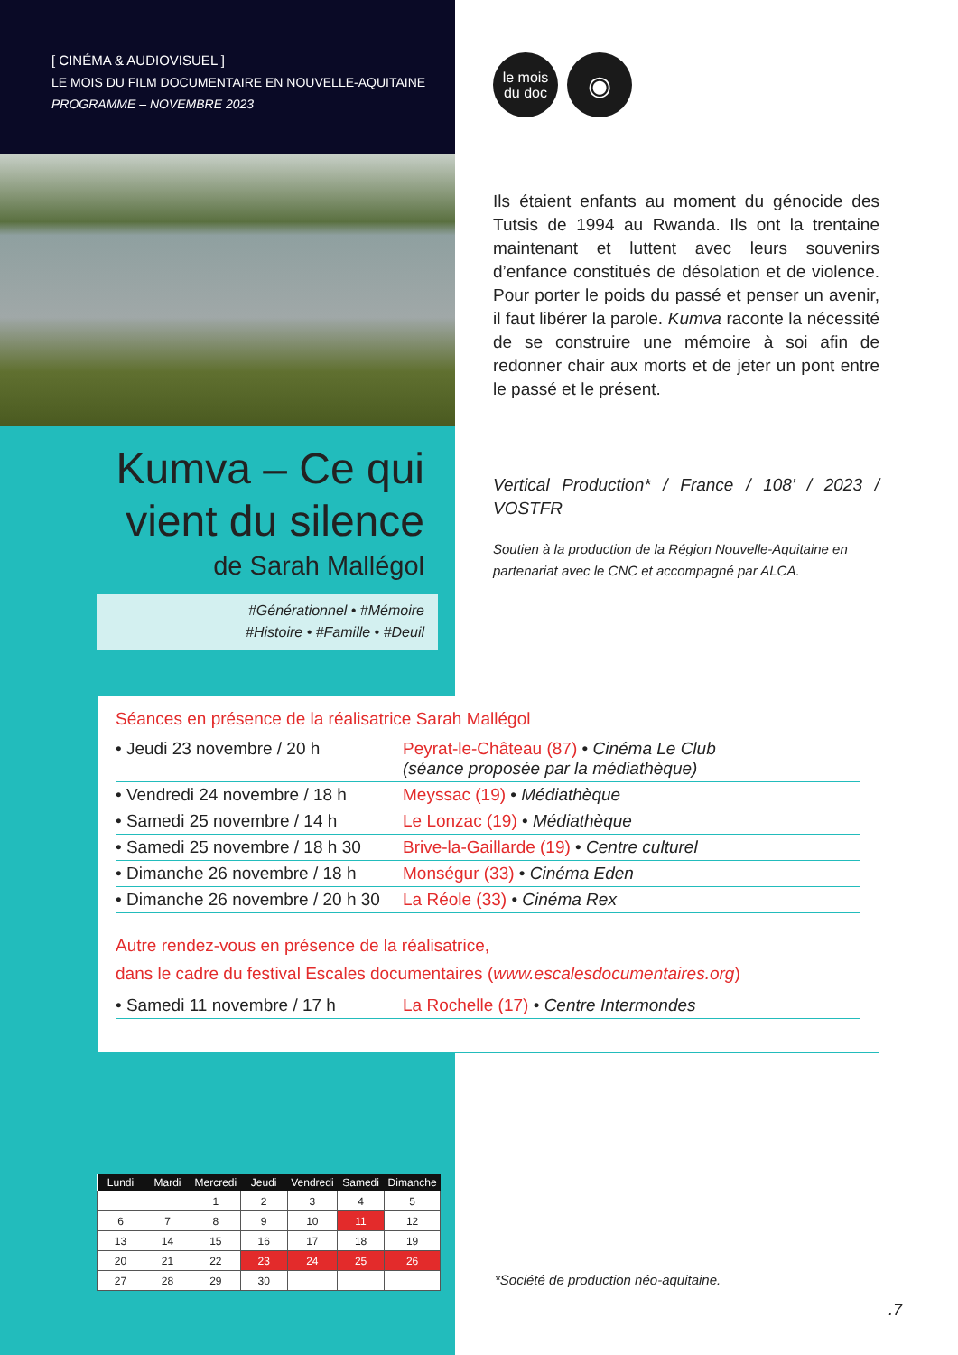[ CINÉMA & AUDIOVISUEL ]
LE MOIS DU FILM DOCUMENTAIRE EN NOUVELLE-AQUITAINE
PROGRAMME – NOVEMBRE 2023
le mois
du doc
◉
Ils étaient enfants au moment du génocide des Tutsis de 1994 au Rwanda. Ils ont la trentaine maintenant et luttent avec leurs souvenirs d’enfance constitués de désolation et de violence. Pour porter le poids du passé et penser un avenir, il faut libérer la parole. Kumva raconte la nécessité de se construire une mémoire à soi afin de redonner chair aux morts et de jeter un pont entre le passé et le présent.
Vertical Production* / France / 108’ / 2023 / VOSTFR
Soutien à la production de la Région Nouvelle-Aquitaine en partenariat avec le CNC et accompagné par ALCA.
Kumva – Ce qui vient du silence
de Sarah Mallégol
#Générationnel • #Mémoire
#Histoire • #Famille • #Deuil
Séances en présence de la réalisatrice Sarah Mallégol
| • Jeudi 23 novembre / 20 h | Peyrat-le-Château (87) • Cinéma Le Club (séance proposée par la médiathèque) |
| • Vendredi 24 novembre / 18 h | Meyssac (19) • Médiathèque |
| • Samedi 25 novembre / 14 h | Le Lonzac (19) • Médiathèque |
| • Samedi 25 novembre / 18 h 30 | Brive-la-Gaillarde (19) • Centre culturel |
| • Dimanche 26 novembre / 18 h | Monségur (33) • Cinéma Eden |
| • Dimanche 26 novembre / 20 h 30 | La Réole (33) • Cinéma Rex |
Autre rendez-vous en présence de la réalisatrice,
dans le cadre du festival Escales documentaires (www.escalesdocumentaires.org)
| • Samedi 11 novembre / 17 h | La Rochelle (17) • Centre Intermondes |
| Lundi | Mardi | Mercredi | Jeudi | Vendredi | Samedi | Dimanche |
| --- | --- | --- | --- | --- | --- | --- |
| | | 1 | 2 | 3 | 4 | 5 |
| 6 | 7 | 8 | 9 | 10 | 11 | 12 |
| 13 | 14 | 15 | 16 | 17 | 18 | 19 |
| 20 | 21 | 22 | 23 | 24 | 25 | 26 |
| 27 | 28 | 29 | 30 | | | |
*Société de production néo-aquitaine.
.7